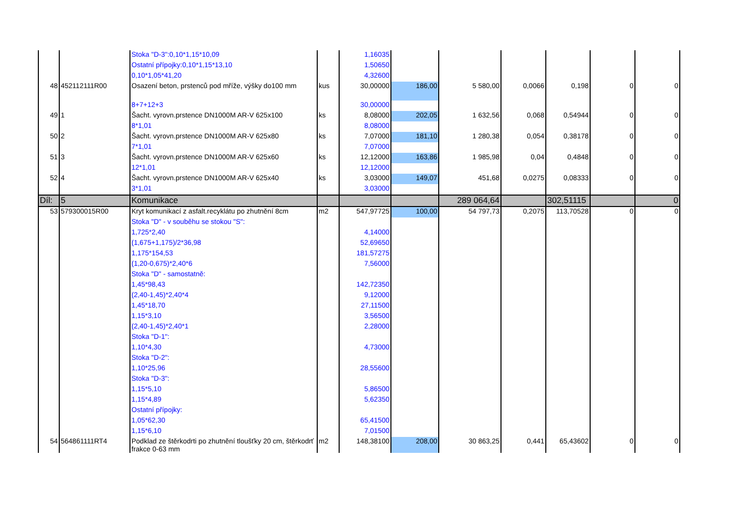| | | Stoka "D-3":0,10*1,15*10,09 | | 1,16035 | | | | | | |
| | | Ostatní přípojky:0,10*1,15*13,10 | | 1,50650 | | | | | | |
| | | 0,10*1,05*41,20 | | 4,32600 | | | | | | |
| 48 | 452112111R00 | Osazení beton, prstenců pod mříže, výšky do100 mm | kus | 30,00000 | 186,00 | 5 580,00 | 0,0066 | 0,198 | 0 | 0 |
| | | 8+7+12+3 | | 30,00000 | | | | | | |
| 49 | 1 | Šacht. vyrovn.prstence DN1000M AR-V 625x100 | ks | 8,08000 | 202,05 | 1 632,56 | 0,068 | 0,54944 | 0 | 0 |
| | | 8*1,01 | | 8,08000 | | | | | | |
| 50 | 2 | Šacht. vyrovn.prstence DN1000M AR-V 625x80 | ks | 7,07000 | 181,10 | 1 280,38 | 0,054 | 0,38178 | 0 | 0 |
| | | 7*1,01 | | 7,07000 | | | | | | |
| 51 | 3 | Šacht. vyrovn.prstence DN1000M AR-V 625x60 | ks | 12,12000 | 163,86 | 1 985,98 | 0,04 | 0,4848 | 0 | 0 |
| | | 12*1,01 | | 12,12000 | | | | | | |
| 52 | 4 | Šacht. vyrovn.prstence DN1000M AR-V 625x40 | ks | 3,03000 | 149,07 | 451,68 | 0,0275 | 0,08333 | 0 | 0 |
| | | 3*1,01 | | 3,03000 | | | | | | |
| Díl: | 5 | Komunikace | | | | 289 064,64 | | 302,51115 | | 0 |
| 53 | 579300015R00 | Kryt komunikací z asfalt.recyklátu po zhutnění 8cm | m2 | 547,97725 | 100,00 | 54 797,73 | 0,2075 | 113,70528 | 0 | 0 |
| | | Stoka "D" - v souběhu se stokou "S": | | | | | | | | |
| | | 1,725*2,40 | | 4,14000 | | | | | | |
| | | (1,675+1,175)/2*36,98 | | 52,69650 | | | | | | |
| | | 1,175*154,53 | | 181,57275 | | | | | | |
| | | (1,20-0,675)*2,40*6 | | 7,56000 | | | | | | |
| | | Stoka "D" - samostatně: | | | | | | | | |
| | | 1,45*98,43 | | 142,72350 | | | | | | |
| | | (2,40-1,45)*2,40*4 | | 9,12000 | | | | | | |
| | | 1,45*18,70 | | 27,11500 | | | | | | |
| | | 1,15*3,10 | | 3,56500 | | | | | | |
| | | (2,40-1,45)*2,40*1 | | 2,28000 | | | | | | |
| | | Stoka "D-1": | | | | | | | | |
| | | 1,10*4,30 | | 4,73000 | | | | | | |
| | | Stoka "D-2": | | | | | | | | |
| | | 1,10*25,96 | | 28,55600 | | | | | | |
| | | Stoka "D-3": | | | | | | | | |
| | | 1,15*5,10 | | 5,86500 | | | | | | |
| | | 1,15*4,89 | | 5,62350 | | | | | | |
| | | Ostatní přípojky: | | | | | | | | |
| | | 1,05*62,30 | | 65,41500 | | | | | | |
| | | 1,15*6,10 | | 7,01500 | | | | | | |
| 54 | 564861111RT4 | Podklad ze štěrkodrti po zhutnění tloušťky 20 cm, štěrkodrť frakce 0-63 mm | m2 | 148,38100 | 208,00 | 30 863,25 | 0,441 | 65,43602 | 0 | 0 |